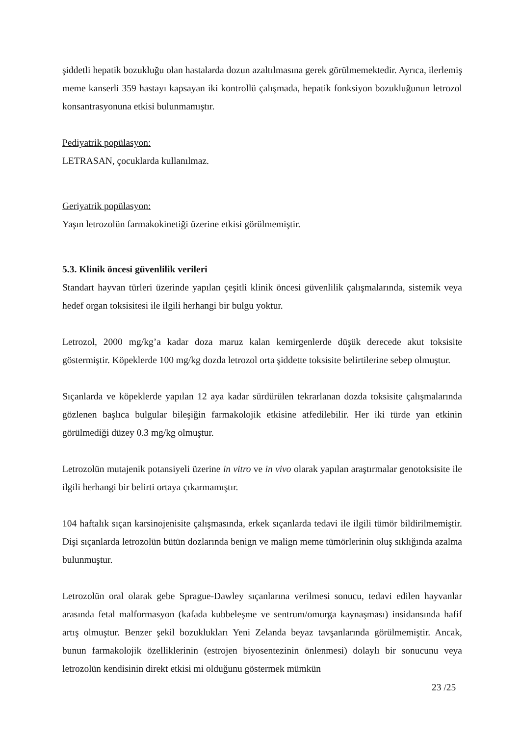şiddetli hepatik bozukluğu olan hastalarda dozun azaltılmasına gerek görülmemektedir. Ayrıca, ilerlemiş meme kanserli 359 hastayı kapsayan iki kontrollü çalışmada, hepatik fonksiyon bozukluğunun letrozol konsantrasyonuna etkisi bulunmamıştır.
Pediyatrik popülasyon:
LETRASAN, çocuklarda kullanılmaz.
Geriyatrik popülasyon:
Yaşın letrozolün farmakokinetiği üzerine etkisi görülmemiştir.
5.3. Klinik öncesi güvenlilik verileri
Standart hayvan türleri üzerinde yapılan çeşitli klinik öncesi güvenlilik çalışmalarında, sistemik veya hedef organ toksisitesi ile ilgili herhangi bir bulgu yoktur.
Letrozol, 2000 mg/kg’a kadar doza maruz kalan kemirgenlerde düşük derecede akut toksisite göstermiştir. Köpeklerde 100 mg/kg dozda letrozol orta şiddette toksisite belirtilerine sebep olmuştur.
Sıçanlarda ve köpeklerde yapılan 12 aya kadar sürdürülen tekrarlanan dozda toksisite çalışmalarında gözlenen başlıca bulgular bileşiğin farmakolojik etkisine atfedilebilir. Her iki türde yan etkinin görülmediği düzey 0.3 mg/kg olmuştur.
Letrozolün mutajenik potansiyeli üzerine in vitro ve in vivo olarak yapılan araştırmalar genotoksisite ile ilgili herhangi bir belirti ortaya çıkarmamıştır.
104 haftalık sıçan karsinojenisite çalışmasında, erkek sıçanlarda tedavi ile ilgili tümör bildirilmemiştir. Dişi sıçanlarda letrozolün bütün dozlarında benign ve malign meme tümörlerinin oluş sıklığında azalma bulunmuştur.
Letrozolün oral olarak gebe Sprague-Dawley sıçanlarına verilmesi sonucu, tedavi edilen hayvanlar arasında fetal malformasyon (kafada kubbeleşme ve sentrum/omurga kaynaşması) insidansında hafif artış olmuştur. Benzer şekil bozuklukları Yeni Zelanda beyaz tavşanlarında görülmemiştir. Ancak, bunun farmakolojik özelliklerinin (estrojen biyosentezinin önlenmesi) dolaylı bir sonucunu veya letrozolün kendisinin direkt etkisi mi olduğunu göstermek mümkün
23 /25